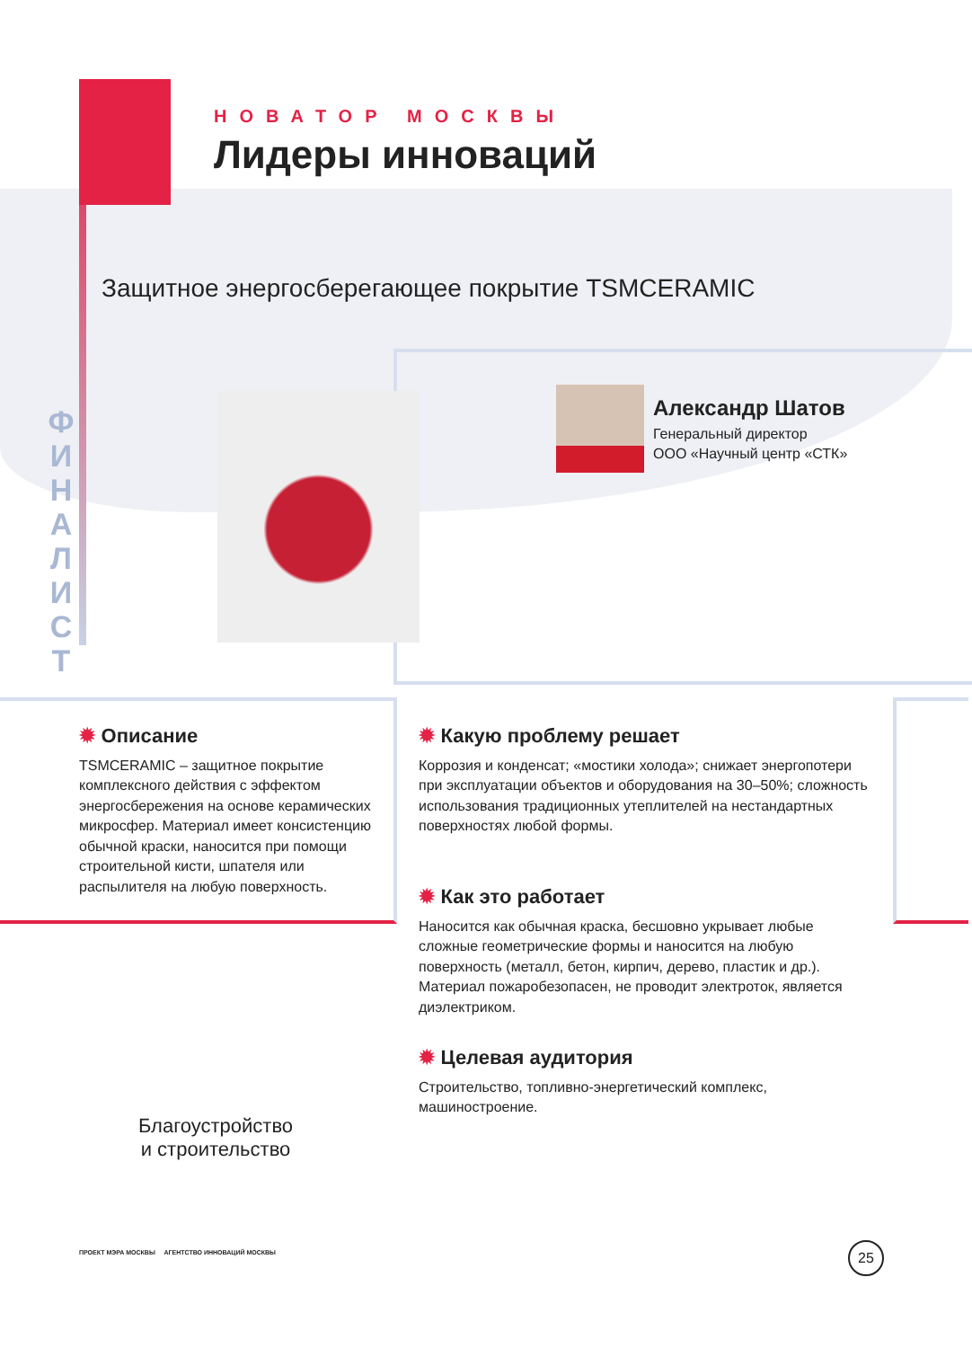НОВАТОР МОСКВЫ
Лидеры инноваций
Защитное энергосберегающее покрытие TSMCERAMIC
Ф И Н А Л И С Т
Александр Шатов
Генеральный директор
ООО «Научный центр «СТК»
✹ Описание
TSMCERAMIC – защитное покрытие комплексного действия с эффектом энергосбережения на основе керамических микросфер. Материал имеет консистенцию обычной краски, наносится при помощи строительной кисти, шпателя или распылителя на любую поверхность.
✹ Какую проблему решает
Коррозия и конденсат; «мостики холода»; снижает энергопотери при эксплуатации объектов и оборудования на 30–50%; сложность использования традиционных утеплителей на нестандартных поверхностях любой формы.
✹ Как это работает
Наносится как обычная краска, бесшовно укрывает любые сложные геометрические формы и наносится на любую поверхность (металл, бетон, кирпич, дерево, пластик и др.). Материал пожаробезопасен, не проводит электроток, является диэлектриком.
✹ Целевая аудитория
Строительство, топливно-энергетический комплекс, машиностроение.
Благоустройство
и строительство
ПРОЕКТ МЭРА МОСКВЫ АГЕНТСТВО ИННОВАЦИЙ МОСКВЫ
25